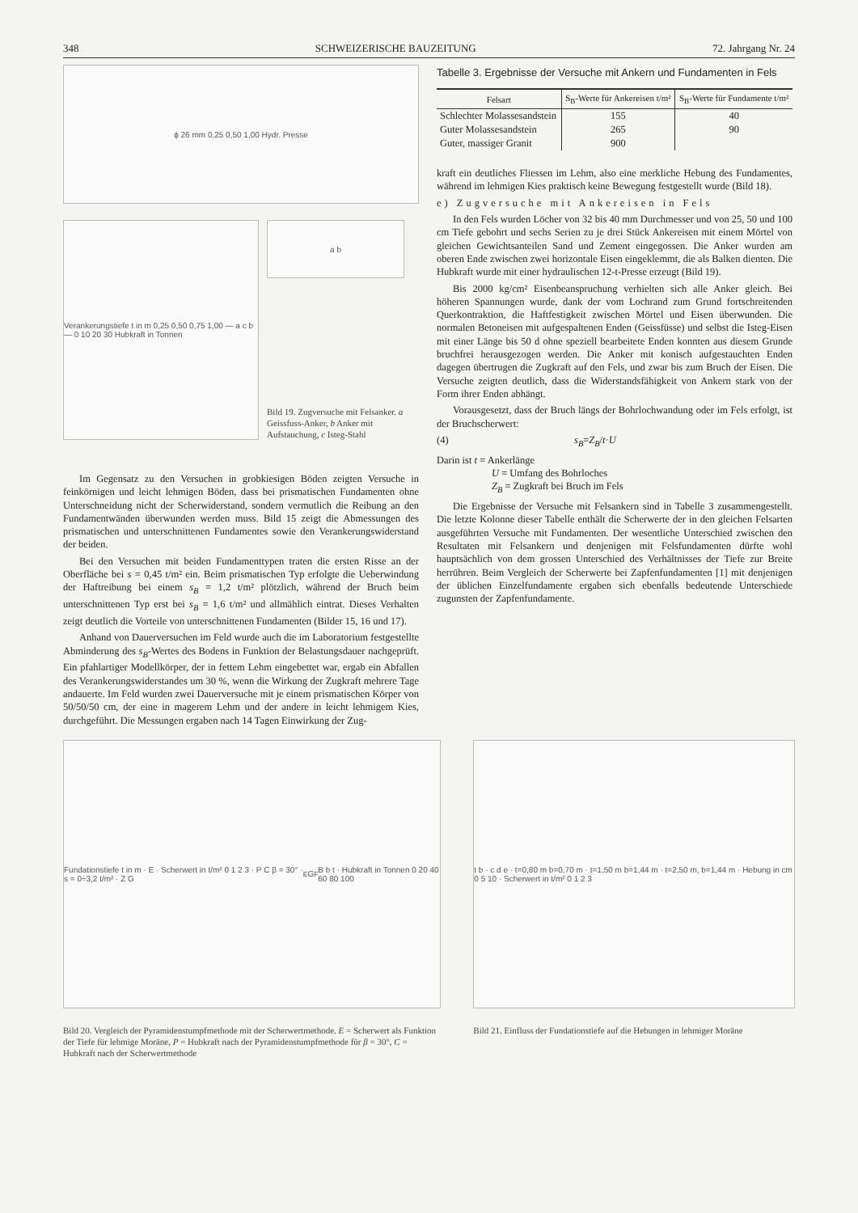348 SCHWEIZERISCHE BAUZEITUNG 72. Jahrgang Nr. 24
ϕ 26 mm 0,25 0,50 1,00 Hydr. Presse
Verankerungstiefe t in m 0,25 0,50 0,75 1,00 — a c b — 0 10 20 30 Hubkraft in Tonnen
a b
Bild 19. Zugversuche mit Felsanker. a Geissfuss-Anker, b Anker mit Aufstauchung, c Isteg-Stahl
Im Gegensatz zu den Versuchen in grobkiesigen Böden zeigten Versuche in feinkörnigen und leicht lehmigen Böden, dass bei prismatischen Fundamenten ohne Unterschneidung nicht der Scherwiderstand, sondern vermutlich die Reibung an den Fundamentwänden überwunden werden muss. Bild 15 zeigt die Abmessungen des prismatischen und unterschnittenen Fundamentes sowie den Verankerungswiderstand der beiden.
Bei den Versuchen mit beiden Fundamenttypen traten die ersten Risse an der Oberfläche bei s = 0,45 t/m² ein. Beim prismatischen Typ erfolgte die Ueberwindung der Haftreibung bei einem s<sub>B</sub> = 1,2 t/m² plötzlich, während der Bruch beim unterschnittenen Typ erst bei s<sub>B</sub> = 1,6 t/m² und allmählich eintrat. Dieses Verhalten zeigt deutlich die Vorteile von unterschnittenen Fundamenten (Bilder 15, 16 und 17).
Anhand von Dauerversuchen im Feld wurde auch die im Laboratorium festgestellte Abminderung des s<sub>B</sub>-Wertes des Bodens in Funktion der Belastungsdauer nachgeprüft. Ein pfahlartiger Modellkörper, der in fettem Lehm eingebettet war, ergab ein Abfallen des Verankerungswiderstandes um 30 %, wenn die Wirkung der Zugkraft mehrere Tage andauerte. Im Feld wurden zwei Dauerversuche mit je einem prismatischen Körper von 50/50/50 cm, der eine in magerem Lehm und der andere in leicht lehmigem Kies, durchgeführt. Die Messungen ergaben nach 14 Tagen Einwirkung der Zug-
Tabelle 3. Ergebnisse der Versuche mit Ankern und Fundamenten in Fels
| Felsart | S<sub>B</sub>-Werte für Ankereisen t/m² | S<sub>B</sub>-Werte für Fundamente t/m² |
| --- | --- | --- |
| Schlechter Molassesandstein | 155 | 40 |
| Guter Molassesandstein | 265 | 90 |
| Guter, massiger Granit | 900 | |
kraft ein deutliches Fliessen im Lehm, also eine merkliche Hebung des Fundamentes, während im lehmigen Kies praktisch keine Bewegung festgestellt wurde (Bild 18).
e) Zugversuche mit Ankereisen in Fels
In den Fels wurden Löcher von 32 bis 40 mm Durchmesser und von 25, 50 und 100 cm Tiefe gebohrt und sechs Serien zu je drei Stück Ankereisen mit einem Mörtel von gleichen Gewichtsanteilen Sand und Zement eingegossen. Die Anker wurden am oberen Ende zwischen zwei horizontale Eisen eingeklemmt, die als Balken dienten. Die Hubkraft wurde mit einer hydraulischen 12-t-Presse erzeugt (Bild 19).
Bis 2000 kg/cm² Eisenbeanspruchung verhielten sich alle Anker gleich. Bei höheren Spannungen wurde, dank der vom Lochrand zum Grund fortschreitenden Querkontraktion, die Haftfestigkeit zwischen Mörtel und Eisen überwunden. Die normalen Betoneisen mit aufgespaltenen Enden (Geissfüsse) und selbst die Isteg-Eisen mit einer Länge bis 50 d ohne speziell bearbeitete Enden konnten aus diesem Grunde bruchfrei herausgezogen werden. Die Anker mit konisch aufgestauchten Enden dagegen übertrugen die Zugkraft auf den Fels, und zwar bis zum Bruch der Eisen. Die Versuche zeigten deutlich, dass die Widerstandsfähigkeit von Ankern stark von der Form ihrer Enden abhängt.
Vorausgesetzt, dass der Bruch längs der Bohrlochwandung oder im Fels erfolgt, ist der Bruchscherwert:
(4) s<sub>B</sub> = Z<sub>B</sub> / t · U
Darin ist t = Ankerlänge
U = Umfang des Bohrloches
Z<sub>B</sub> = Zugkraft bei Bruch im Fels
Die Ergebnisse der Versuche mit Felsankern sind in Tabelle 3 zusammengestellt. Die letzte Kolonne dieser Tabelle enthält die Scherwerte der in den gleichen Felsarten ausgeführten Versuche mit Fundamenten. Der wesentliche Unterschied zwischen den Resultaten mit Felsankern und denjenigen mit Felsfundamenten dürfte wohl hauptsächlich von dem grossen Unterschied des Verhältnisses der Tiefe zur Breite herrühren. Beim Vergleich der Scherwerte bei Zapfenfundamenten [1] mit denjenigen der üblichen Einzelfundamente ergaben sich ebenfalls bedeutende Unterschiede zugunsten der Zapfenfundamente.
Fundationstiefe t in m · E · Scherwert in t/m² 0 1 2 3 · P C β = 30° · s = 0÷3,2 t/m² · Z G<sub>E</sub> G<sub>F</sub> B b t · Hubkraft in Tonnen 0 20 40 60 80 100
Bild 20. Vergleich der Pyramidenstumpfmethode mit der Scherwertmethode. E = Scherwert als Funktion der Tiefe für lehmige Moräne, P = Hubkraft nach der Pyramidenstumpfmethode für β = 30°, C = Hubkraft nach der Scherwertmethode
t b · c d e · t=0,80 m b=0,70 m · t=1,50 m b=1,44 m · t=2,50 m, b=1,44 m · Hebung in cm 0 5 10 · Scherwert in t/m² 0 1 2 3
Bild 21. Einfluss der Fundationstiefe auf die Hebungen in lehmiger Moräne